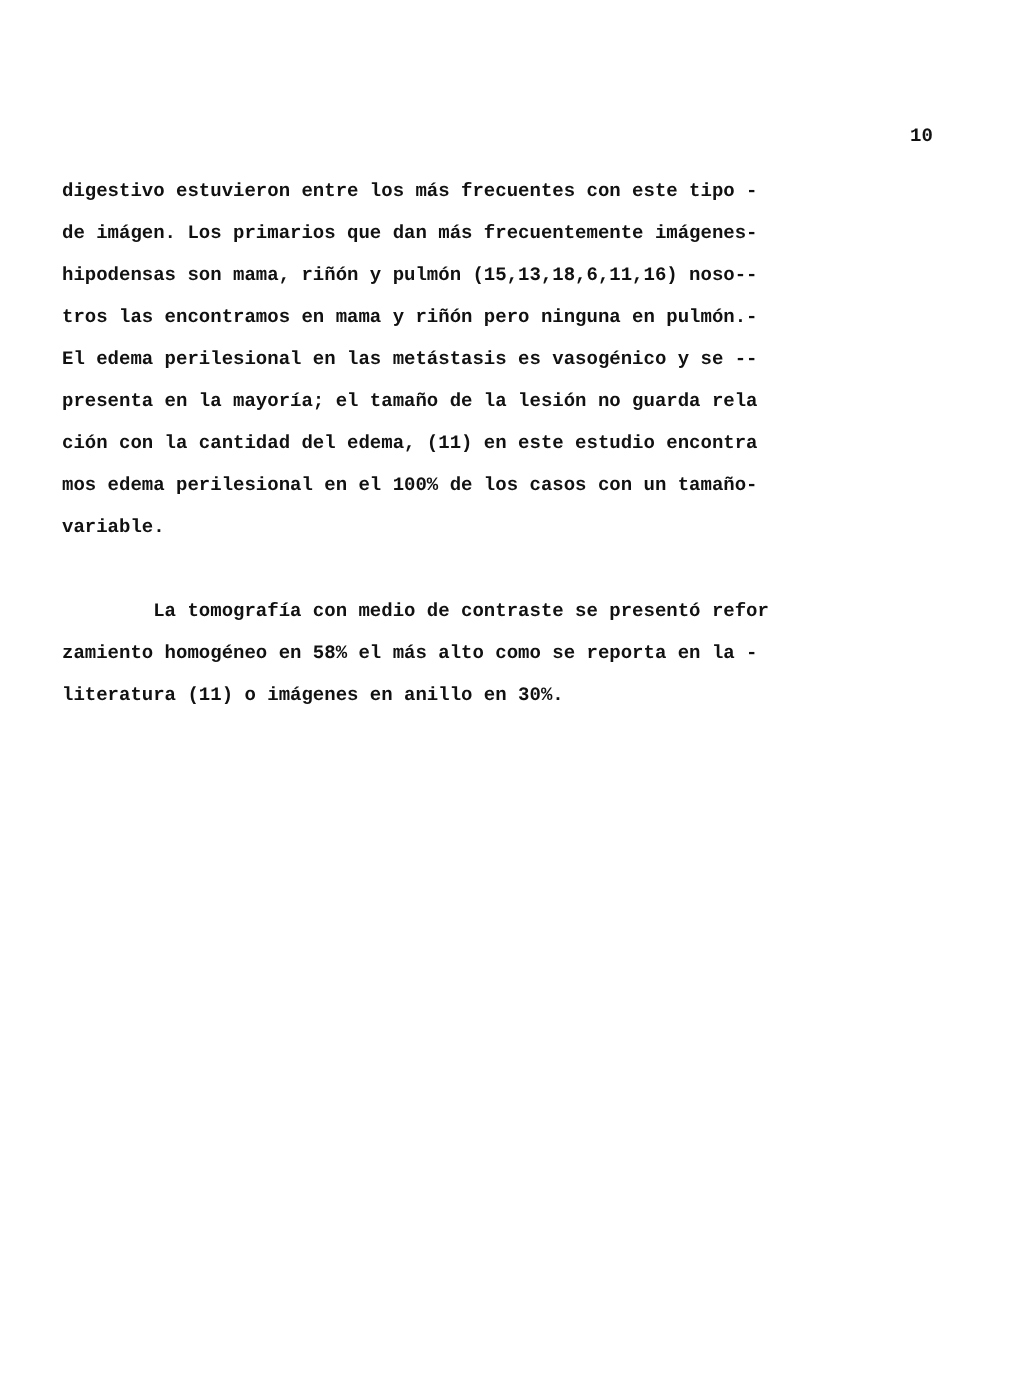10
digestivo estuvieron entre los más frecuentes con este tipo -
de imágen. Los primarios que dan más frecuentemente imágenes-
hipodensas son mama, riñón y pulmón (15,13,18,6,11,16) noso--
tros las encontramos en mama y riñón pero ninguna en pulmón.-
El edema perilesional en las metástasis es vasogénico y se --
presenta en la mayoría; el tamaño de la lesión no guarda rela
ción con la cantidad del edema, (11) en este estudio encontra
mos edema perilesional en el 100% de los casos con un tamaño-
variable.
La tomografía con medio de contraste se presentó refor
zamiento homogéneo en 58% el más alto como se reporta en la -
literatura (11) o imágenes en anillo en 30%.